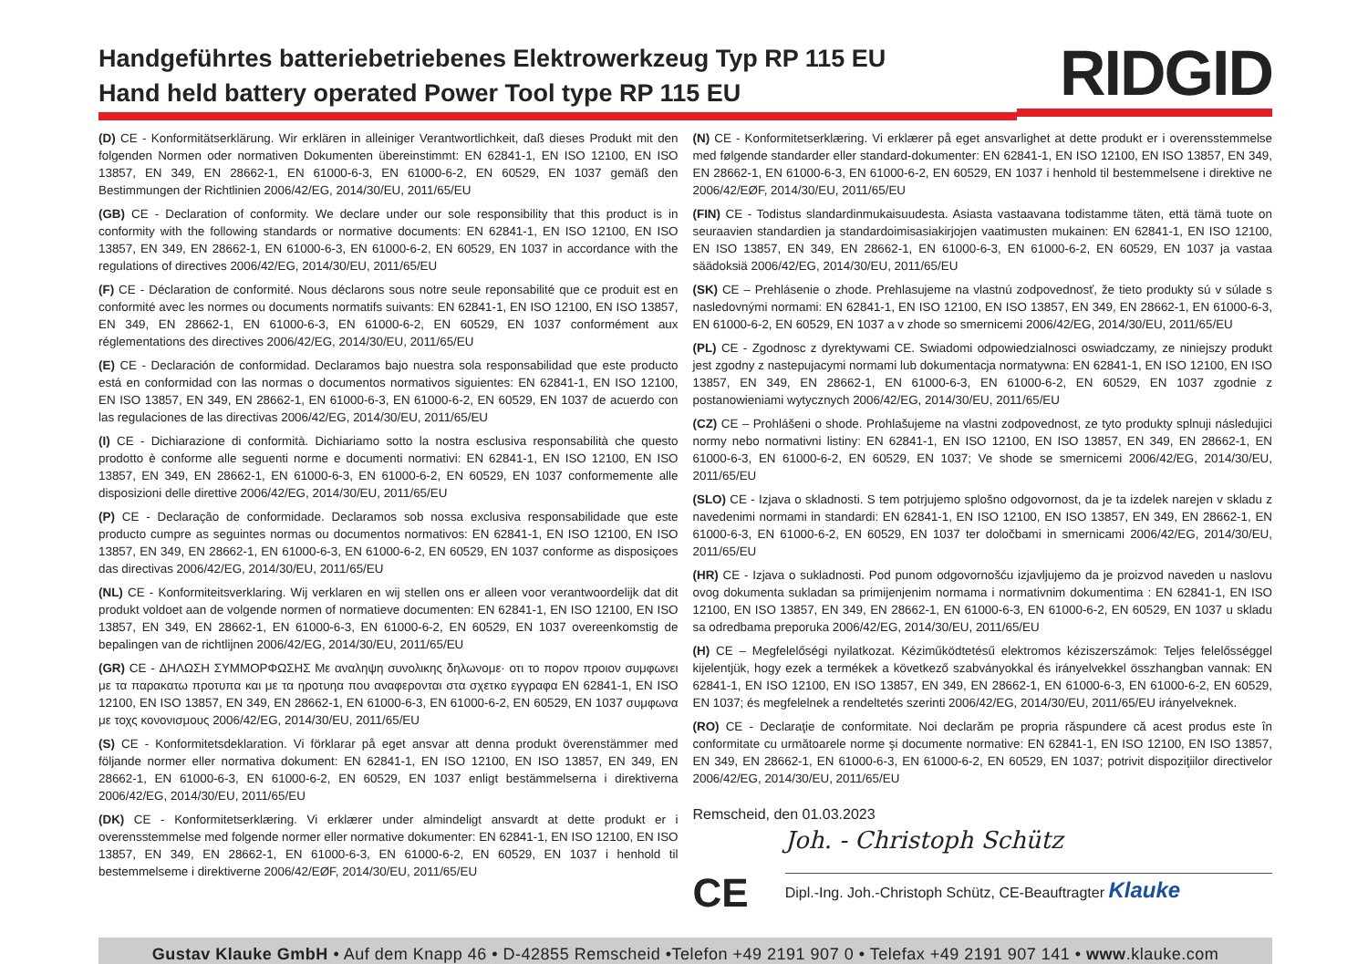Handgeführtes batteriebetriebenes Elektrowerkzeug Typ RP 115 EU
Hand held battery operated Power Tool type RP 115 EU
RIDGID
(D) CE - Konformitätserklärung. Wir erklären in alleiniger Verantwortlichkeit, daß dieses Produkt mit den folgenden Normen oder normativen Dokumenten übereinstimmt: EN 62841-1, EN ISO 12100, EN ISO 13857, EN 349, EN 28662-1, EN 61000-6-3, EN 61000-6-2, EN 60529, EN 1037 gemäß den Bestimmungen der Richtlinien 2006/42/EG, 2014/30/EU, 2011/65/EU
(GB) CE - Declaration of conformity. We declare under our sole responsibility that this product is in conformity with the following standards or normative documents: EN 62841-1, EN ISO 12100, EN ISO 13857, EN 349, EN 28662-1, EN 61000-6-3, EN 61000-6-2, EN 60529, EN 1037 in accordance with the regulations of directives 2006/42/EG, 2014/30/EU, 2011/65/EU
(F) CE - Déclaration de conformité. Nous déclarons sous notre seule reponsabilité que ce produit est en conformité avec les normes ou documents normatifs suivants: EN 62841-1, EN ISO 12100, EN ISO 13857, EN 349, EN 28662-1, EN 61000-6-3, EN 61000-6-2, EN 60529, EN 1037 conformément aux réglementations des directives 2006/42/EG, 2014/30/EU, 2011/65/EU
(E) CE - Declaración de conformidad. Declaramos bajo nuestra sola responsabilidad que este producto está en conformidad con las normas o documentos normativos siguientes: EN 62841-1, EN ISO 12100, EN ISO 13857, EN 349, EN 28662-1, EN 61000-6-3, EN 61000-6-2, EN 60529, EN 1037 de acuerdo con las regulaciones de las directivas 2006/42/EG, 2014/30/EU, 2011/65/EU
(I) CE - Dichiarazione di conformità. Dichiariamo sotto la nostra esclusiva responsabilità che questo prodotto è conforme alle seguenti norme e documenti normativi: EN 62841-1, EN ISO 12100, EN ISO 13857, EN 349, EN 28662-1, EN 61000-6-3, EN 61000-6-2, EN 60529, EN 1037 conformemente alle disposizioni delle direttive 2006/42/EG, 2014/30/EU, 2011/65/EU
(P) CE - Declaração de conformidade. Declaramos sob nossa exclusiva responsabilidade que este producto cumpre as seguintes normas ou documentos normativos: EN 62841-1, EN ISO 12100, EN ISO 13857, EN 349, EN 28662-1, EN 61000-6-3, EN 61000-6-2, EN 60529, EN 1037 conforme as disposiçoes das directivas 2006/42/EG, 2014/30/EU, 2011/65/EU
(NL) CE - Konformiteitsverklaring. Wij verklaren en wij stellen ons er alleen voor verantwoordelijk dat dit produkt voldoet aan de volgende normen of normatieve documenten: EN 62841-1, EN ISO 12100, EN ISO 13857, EN 349, EN 28662-1, EN 61000-6-3, EN 61000-6-2, EN 60529, EN 1037 overeenkomstig de bepalingen van de richtlijnen 2006/42/EG, 2014/30/EU, 2011/65/EU
(GR) CE - ΔΗΛΩΣΗ ΣΥΜΜΟΡΦΩΣΗΣ Με αναληψη συνολικης δηλωνομε· οτι το πορον προιον συμφωνει με τα παρακατω προτυπα και με τα ηροτυηα που αναφερονται στα σχετκο εγγραφα EN 62841-1, EN ISO 12100, EN ISO 13857, EN 349, EN 28662-1, EN 61000-6-3, EN 61000-6-2, EN 60529, EN 1037 συμφωνα με τοχς κονονισμους 2006/42/EG, 2014/30/EU, 2011/65/EU
(S) CE - Konformitetsdeklaration. Vi förklarar på eget ansvar att denna produkt överenstämmer med följande normer eller normativa dokument: EN 62841-1, EN ISO 12100, EN ISO 13857, EN 349, EN 28662-1, EN 61000-6-3, EN 61000-6-2, EN 60529, EN 1037 enligt bestämmelserna i direktiverna 2006/42/EG, 2014/30/EU, 2011/65/EU
(DK) CE - Konformitetserklæring. Vi erklærer under almindeligt ansvardt at dette produkt er i overensstemmelse med folgende normer eller normative dokumenter: EN 62841-1, EN ISO 12100, EN ISO 13857, EN 349, EN 28662-1, EN 61000-6-3, EN 61000-6-2, EN 60529, EN 1037 i henhold til bestemmelseme i direktiverne 2006/42/EØF, 2014/30/EU, 2011/65/EU
(N) CE - Konformitetserklæring. Vi erklærer på eget ansvarlighet at dette produkt er i overensstemmelse med følgende standarder eller standard-dokumenter: EN 62841-1, EN ISO 12100, EN ISO 13857, EN 349, EN 28662-1, EN 61000-6-3, EN 61000-6-2, EN 60529, EN 1037 i henhold til bestemmelsene i direktive ne 2006/42/EØF, 2014/30/EU, 2011/65/EU
(FIN) CE - Todistus slandardinmukaisuudesta. Asiasta vastaavana todistamme täten, että tämä tuote on seuraavien standardien ja standardoimisasiakirjojen vaatimusten mukainen: EN 62841-1, EN ISO 12100, EN ISO 13857, EN 349, EN 28662-1, EN 61000-6-3, EN 61000-6-2, EN 60529, EN 1037 ja vastaa säädoksiä 2006/42/EG, 2014/30/EU, 2011/65/EU
(SK) CE – Prehlásenie o zhode. Prehlasujeme na vlastnú zodpovednosť, že tieto produkty sú v súlade s nasledovnými normami: EN 62841-1, EN ISO 12100, EN ISO 13857, EN 349, EN 28662-1, EN 61000-6-3, EN 61000-6-2, EN 60529, EN 1037 a v zhode so smernicemi 2006/42/EG, 2014/30/EU, 2011/65/EU
(PL) CE - Zgodnosc z dyrektywami CE. Swiadomi odpowiedzialnosci oswiadczamy, ze niniejszy produkt jest zgodny z nastepujacymi normami lub dokumentacja normatywna: EN 62841-1, EN ISO 12100, EN ISO 13857, EN 349, EN 28662-1, EN 61000-6-3, EN 61000-6-2, EN 60529, EN 1037 zgodnie z postanowieniami wytycznych 2006/42/EG, 2014/30/EU, 2011/65/EU
(CZ) CE – Prohlášeni o shode. Prohlašujeme na vlastni zodpovednost, ze tyto produkty splnuji následujici normy nebo normativni listiny: EN 62841-1, EN ISO 12100, EN ISO 13857, EN 349, EN 28662-1, EN 61000-6-3, EN 61000-6-2, EN 60529, EN 1037; Ve shode se smernicemi 2006/42/EG, 2014/30/EU, 2011/65/EU
(SLO) CE - Izjava o skladnosti. S tem potrjujemo splošno odgovornost, da je ta izdelek narejen v skladu z navedenimi normami in standardi: EN 62841-1, EN ISO 12100, EN ISO 13857, EN 349, EN 28662-1, EN 61000-6-3, EN 61000-6-2, EN 60529, EN 1037 ter določbami in smernicami 2006/42/EG, 2014/30/EU, 2011/65/EU
(HR) CE - Izjava o sukladnosti. Pod punom odgovornošću izjavljujemo da je proizvod naveden u naslovu ovog dokumenta sukladan sa primijenjenim normama i normativnim dokumentima : EN 62841-1, EN ISO 12100, EN ISO 13857, EN 349, EN 28662-1, EN 61000-6-3, EN 61000-6-2, EN 60529, EN 1037 u skladu sa odredbama preporuka 2006/42/EG, 2014/30/EU, 2011/65/EU
(H) CE – Megfelelőségi nyilatkozat. Kéziműködtetésű elektromos kéziszerszámok: Teljes felelősséggel kijelentjük, hogy ezek a termékek a következő szabványokkal és irányelvekkel összhangban vannak: EN 62841-1, EN ISO 12100, EN ISO 13857, EN 349, EN 28662-1, EN 61000-6-3, EN 61000-6-2, EN 60529, EN 1037; és megfelelnek a rendeltetés szerinti 2006/42/EG, 2014/30/EU, 2011/65/EU irányelveknek.
(RO) CE - Declaraţie de conformitate. Noi declarăm pe propria răspundere că acest produs este în conformitate cu următoarele norme şi documente normative: EN 62841-1, EN ISO 12100, EN ISO 13857, EN 349, EN 28662-1, EN 61000-6-3, EN 61000-6-2, EN 60529, EN 1037; potrivit dispoziţiilor directivelor 2006/42/EG, 2014/30/EU, 2011/65/EU
Remscheid, den 01.03.2023
CE
Joh. - Christoph Schütz
Dipl.-Ing. Joh.-Christoph Schütz, CE-Beauftragter Klauke
Gustav Klauke GmbH • Auf dem Knapp 46 • D-42855 Remscheid •Telefon +49 2191 907 0 • Telefax +49 2191 907 141 • www.klauke.com